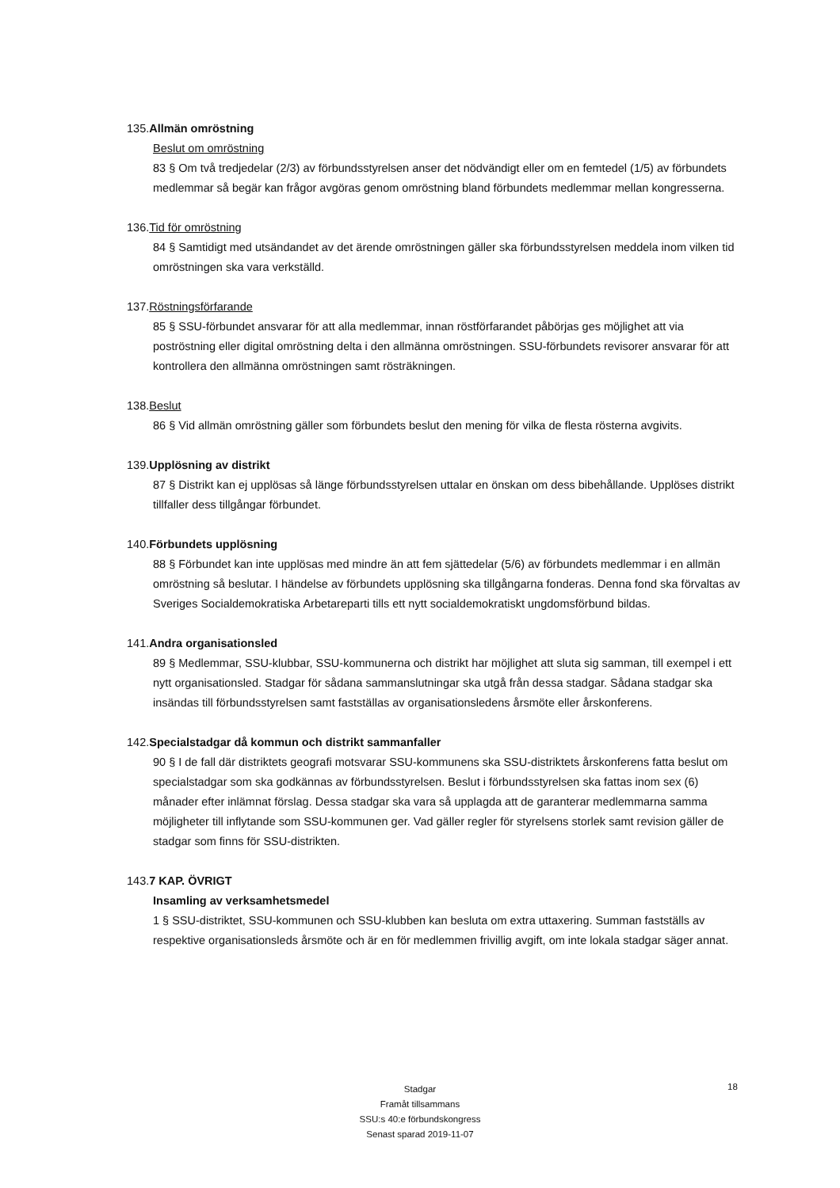135.Allmän omröstning
Beslut om omröstning
83 § Om två tredjedelar (2/3) av förbundsstyrelsen anser det nödvändigt eller om en femtedel (1/5) av förbundets medlemmar så begär kan frågor avgöras genom omröstning bland förbundets medlemmar mellan kongresserna.
136.Tid för omröstning
84 § Samtidigt med utsändandet av det ärende omröstningen gäller ska förbundsstyrelsen meddela inom vilken tid omröstningen ska vara verkställd.
137.Röstningsförfarande
85 § SSU-förbundet ansvarar för att alla medlemmar, innan röstförfarandet påbörjas ges möjlighet att via poströstning eller digital omröstning delta i den allmänna omröstningen. SSU-förbundets revisorer ansvarar för att kontrollera den allmänna omröstningen samt rösträkningen.
138.Beslut
86 § Vid allmän omröstning gäller som förbundets beslut den mening för vilka de flesta rösterna avgivits.
139.Upplösning av distrikt
87 § Distrikt kan ej upplösas så länge förbundsstyrelsen uttalar en önskan om dess bibehållande. Upplöses distrikt tillfaller dess tillgångar förbundet.
140.Förbundets upplösning
88 § Förbundet kan inte upplösas med mindre än att fem sjättedelar (5/6) av förbundets medlemmar i en allmän omröstning så beslutar. I händelse av förbundets upplösning ska tillgångarna fonderas. Denna fond ska förvaltas av Sveriges Socialdemokratiska Arbetareparti tills ett nytt socialdemokratiskt ungdomsförbund bildas.
141.Andra organisationsled
89 § Medlemmar, SSU-klubbar, SSU-kommunerna och distrikt har möjlighet att sluta sig samman, till exempel i ett nytt organisationsled. Stadgar för sådana sammanslutningar ska utgå från dessa stadgar. Sådana stadgar ska insändas till förbundsstyrelsen samt fastställas av organisationsledens årsmöte eller årskonferens.
142.Specialstadgar då kommun och distrikt sammanfaller
90 § I de fall där distriktets geografi motsvarar SSU-kommunens ska SSU-distriktets årskonferens fatta beslut om specialstadgar som ska godkännas av förbundsstyrelsen. Beslut i förbundsstyrelsen ska fattas inom sex (6) månader efter inlämnat förslag. Dessa stadgar ska vara så upplagda att de garanterar medlemmarna samma möjligheter till inflytande som SSU-kommunen ger. Vad gäller regler för styrelsens storlek samt revision gäller de stadgar som finns för SSU-distrikten.
143.7 KAP. ÖVRIGT
Insamling av verksamhetsmedel
1 § SSU-distriktet, SSU-kommunen och SSU-klubben kan besluta om extra uttaxering. Summan fastställs av respektive organisationsleds årsmöte och är en för medlemmen frivillig avgift, om inte lokala stadgar säger annat.
Stadgar
Framåt tillsammans
SSU:s 40:e förbundskongress
Senast sparad 2019-11-07
18